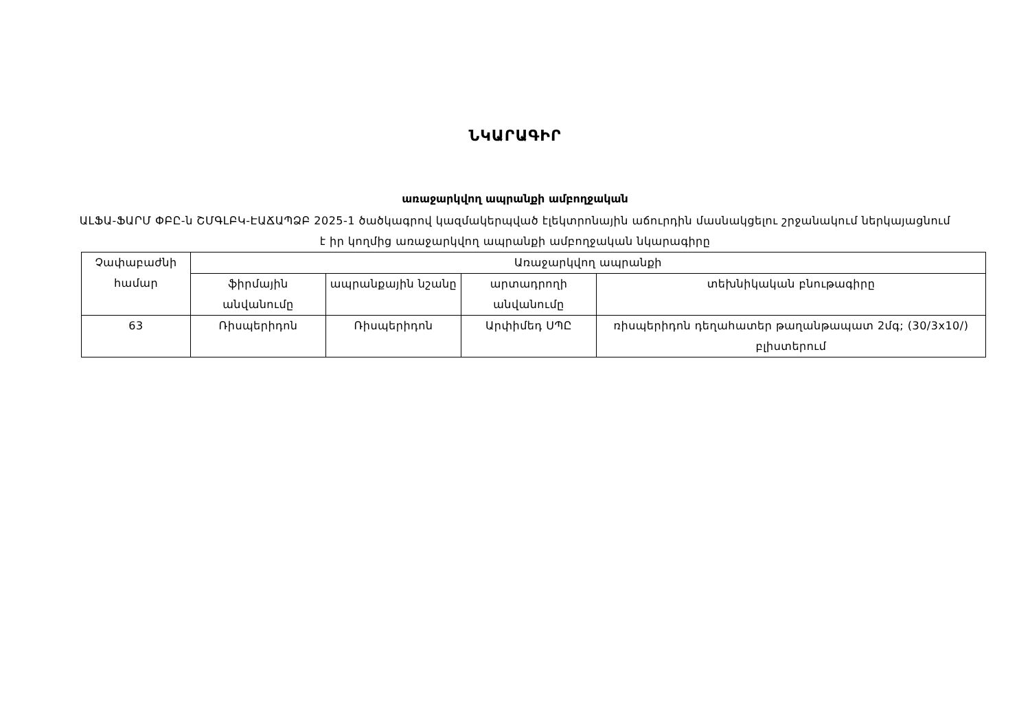ՆԿԱՐԱԳԻՐ
առաջարկվող ապրանքի ամբողջական
ԱԼՖԱ-ՖԱՐՄ ՓԲԸ-ն ՇՄԳԼԲԿ-ԷԱՃԱՊՁԲ 2025-1 ծածկագրով կազմակերպված էլեկտրոնային աճուրդին մասնակցելու շրջանակում ներկայացնում է իր կողմից առաջարկվող ապրանքի ամբողջական նկարագիրը
| Չափաբաժնի համար | Առաջարկվող ապրանքի | | | |
| --- | --- | --- | --- | --- |
| | ֆիրմային անվանումը | ապրանքային նշանը | արտադրողի անվանումը | տեխնիկական բնութագիրը |
| 63 | Ռիսպերիդոն | Ռիսպերիդոն | Արփիմեդ ՍՊԸ | ռիսպերիդոն դեղահատեր թաղանթապատ 2մգ; (30/3x10/) բլիստերում |